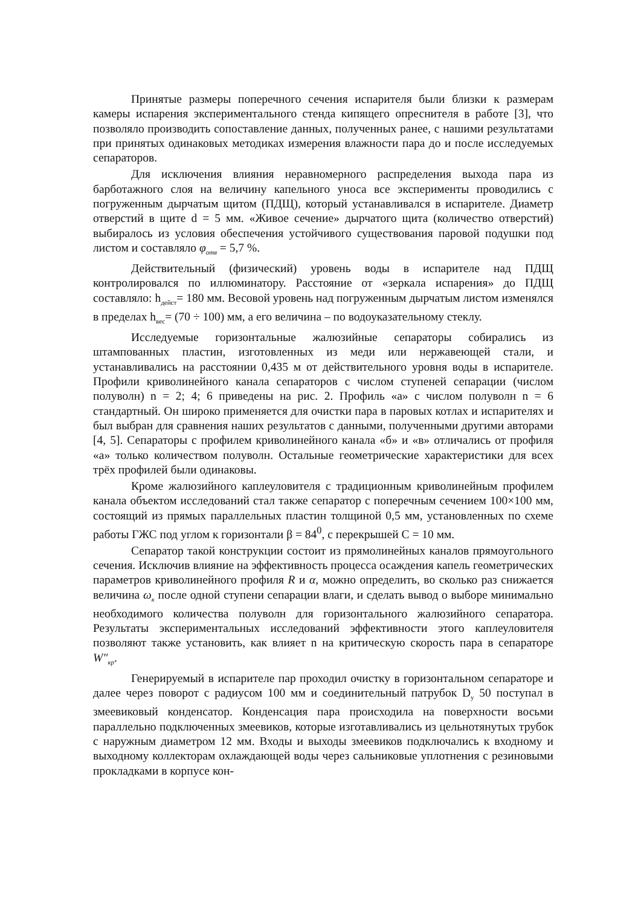Принятые размеры поперечного сечения испарителя были близки к размерам камеры испарения экспериментального стенда кипящего опреснителя в работе [3], что позволяло производить сопоставление данных, полученных ранее, с нашими результатами при принятых одинаковых методиках измерения влажности пара до и после исследуемых сепараторов.
Для исключения влияния неравномерного распределения выхода пара из барботажного слоя на величину капельного уноса все эксперименты проводились с погруженным дырчатым щитом (ПДЩ), который устанавливался в испарителе. Диаметр отверстий в щите d = 5 мм. «Живое сечение» дырчатого щита (количество отверстий) выбиралось из условия обеспечения устойчивого существования паровой подушки под листом и составляло φ<sub>отв</sub> = 5,7 %.
Действительный (физический) уровень воды в испарителе над ПДЩ контролировался по иллюминатору. Расстояние от «зеркала испарения» до ПДЩ составляло: h<sub>дейст</sub>= 180 мм. Весовой уровень над погруженным дырчатым листом изменялся в пределах h<sub>вес</sub>= (70 ÷ 100) мм, а его величина – по водоуказательному стеклу.
Исследуемые горизонтальные жалюзийные сепараторы собирались из штампованных пластин, изготовленных из меди или нержавеющей стали, и устанавливались на расстоянии 0,435 м от действительного уровня воды в испарителе. Профили криволинейного канала сепараторов с числом ступеней сепарации (числом полуволн) n = 2; 4; 6 приведены на рис. 2. Профиль «а» с числом полуволн n = 6 стандартный. Он широко применяется для очистки пара в паровых котлах и испарителях и был выбран для сравнения наших результатов с данными, полученными другими авторами [4, 5]. Сепараторы с профилем криволинейного канала «б» и «в» отличались от профиля «а» только количеством полуволн. Остальные геометрические характеристики для всех трёх профилей были одинаковы.
Кроме жалюзийного каплеуловителя с традиционным криволинейным профилем канала объектом исследований стал также сепаратор с поперечным сечением 100×100 мм, состоящий из прямых параллельных пластин толщиной 0,5 мм, установленных по схеме работы ГЖС под углом к горизонтали β = 84<sup>0</sup>, с перекрышей С = 10 мм.
Сепаратор такой конструкции состоит из прямолинейных каналов прямоугольного сечения. Исключив влияние на эффективность процесса осаждения капель геометрических параметров криволинейного профиля R и α, можно определить, во сколько раз снижается величина ω<sub>к</sub> после одной ступени сепарации влаги, и сделать вывод о выборе минимально необходимого количества полуволн для горизонтального жалюзийного сепаратора. Результаты экспериментальных исследований эффективности этого каплеуловителя позволяют также установить, как влияет n на критическую скорость пара в сепараторе W″<sub>кр</sub>.
Генерируемый в испарителе пар проходил очистку в горизонтальном сепараторе и далее через поворот с радиусом 100 мм и соединительный патрубок D<sub>у</sub> 50 поступал в змеевиковый конденсатор. Конденсация пара происходила на поверхности восьми параллельно подключенных змеевиков, которые изготавливались из цельнотянутых трубок с наружным диаметром 12 мм. Входы и выходы змеевиков подключались к входному и выходному коллекторам охлаждающей воды через сальниковые уплотнения с резиновыми прокладками в корпусе кон-